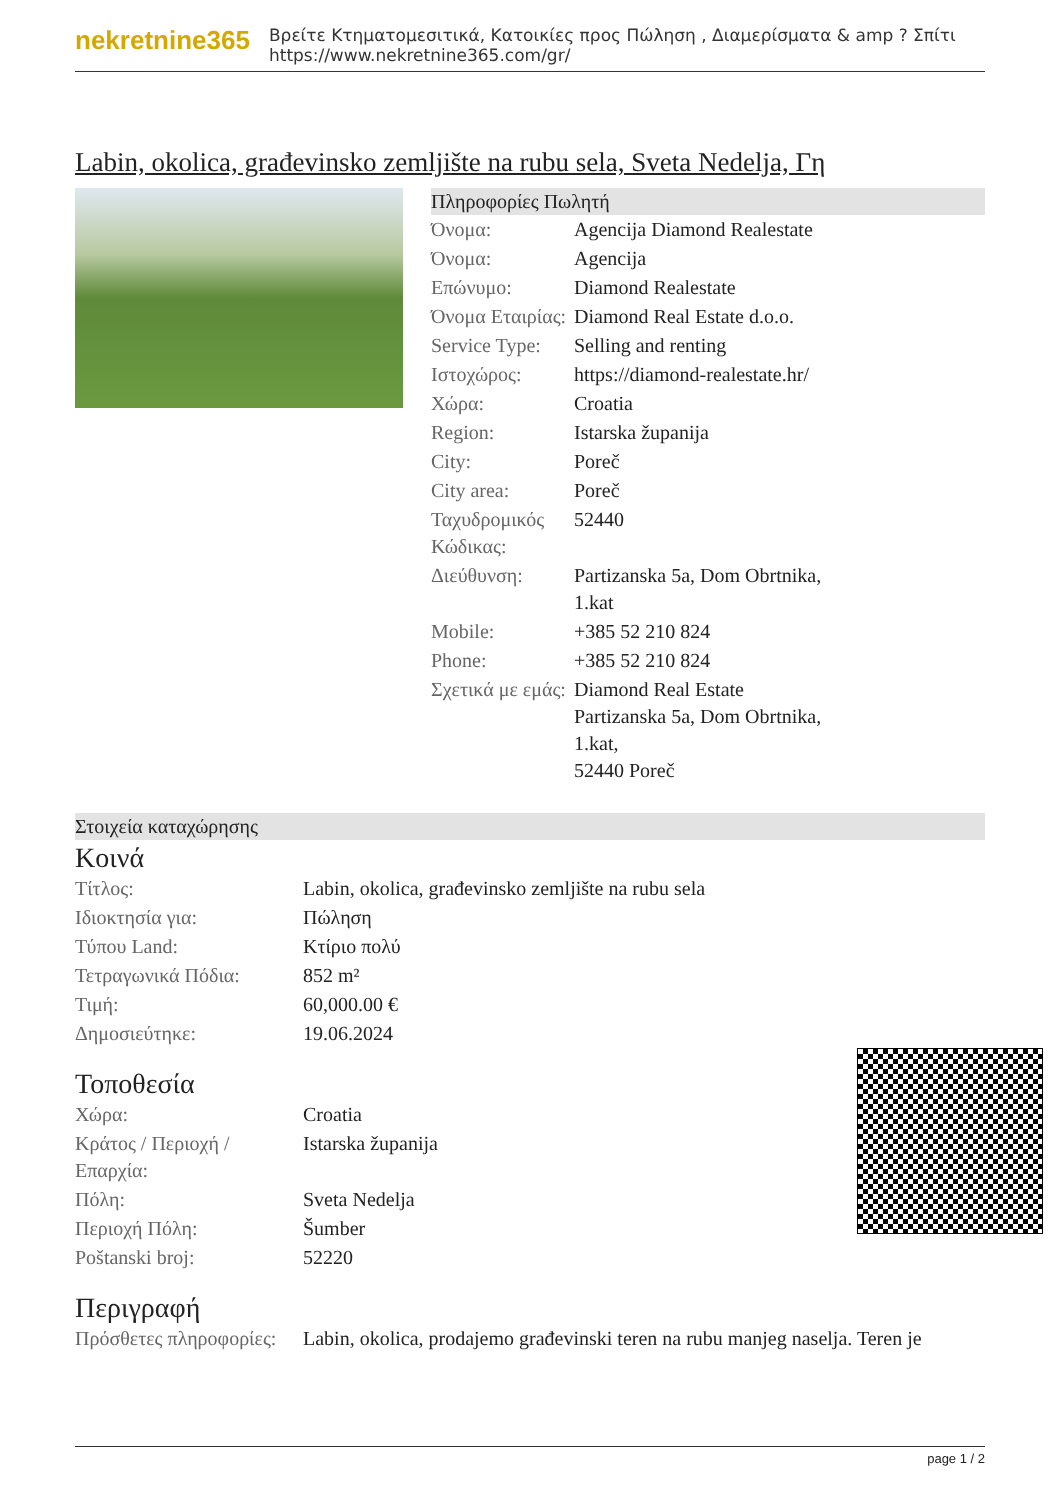nekretnine365
Βρείτε Κτηματομεσιτικά, Κατοικίες προς Πώληση , Διαμερίσματα & amp ? Σπίτι
https://www.nekretnine365.com/gr/
Labin, okolica, građevinsko zemljište na rubu sela, Sveta Nedelja, Γη
Πληροφορίες Πωλητή
| Όνομα: | Agencija Diamond Realestate |
| Όνομα: | Agencija |
| Επώνυμο: | Diamond Realestate |
| Όνομα Εταιρίας: | Diamond Real Estate d.o.o. |
| Service Type: | Selling and renting |
| Ιστοχώρος: | https://diamond-realestate.hr/ |
| Χώρα: | Croatia |
| Region: | Istarska županija |
| City: | Poreč |
| City area: | Poreč |
| Ταχυδρομικός Κώδικας: | 52440 |
| Διεύθυνση: | Partizanska 5a, Dom Obrtnika, 1.kat |
| Mobile: | +385 52 210 824 |
| Phone: | +385 52 210 824 |
| Σχετικά με εμάς: | Diamond Real Estate Partizanska 5a, Dom Obrtnika, 1.kat, 52440 Poreč |
Στοιχεία καταχώρησης
Κοινά
| Τίτλος: | Labin, okolica, građevinsko zemljište na rubu sela |
| Ιδιοκτησία για: | Πώληση |
| Τύπου Land: | Κτίριο πολύ |
| Τετραγωνικά Πόδια: | 852 m² |
| Τιμή: | 60,000.00 € |
| Δημοσιεύτηκε: | 19.06.2024 |
Τοποθεσία
| Χώρα: | Croatia |
| Κράτος / Περιοχή / Επαρχία: | Istarska županija |
| Πόλη: | Sveta Nedelja |
| Περιοχή Πόλη: | Šumber |
| Poštanski broj: | 52220 |
Περιγραφή
| Πρόσθετες πληροφορίες: | Labin, okolica, prodajemo građevinski teren na rubu manjeg naselja. Teren je |
page 1 / 2